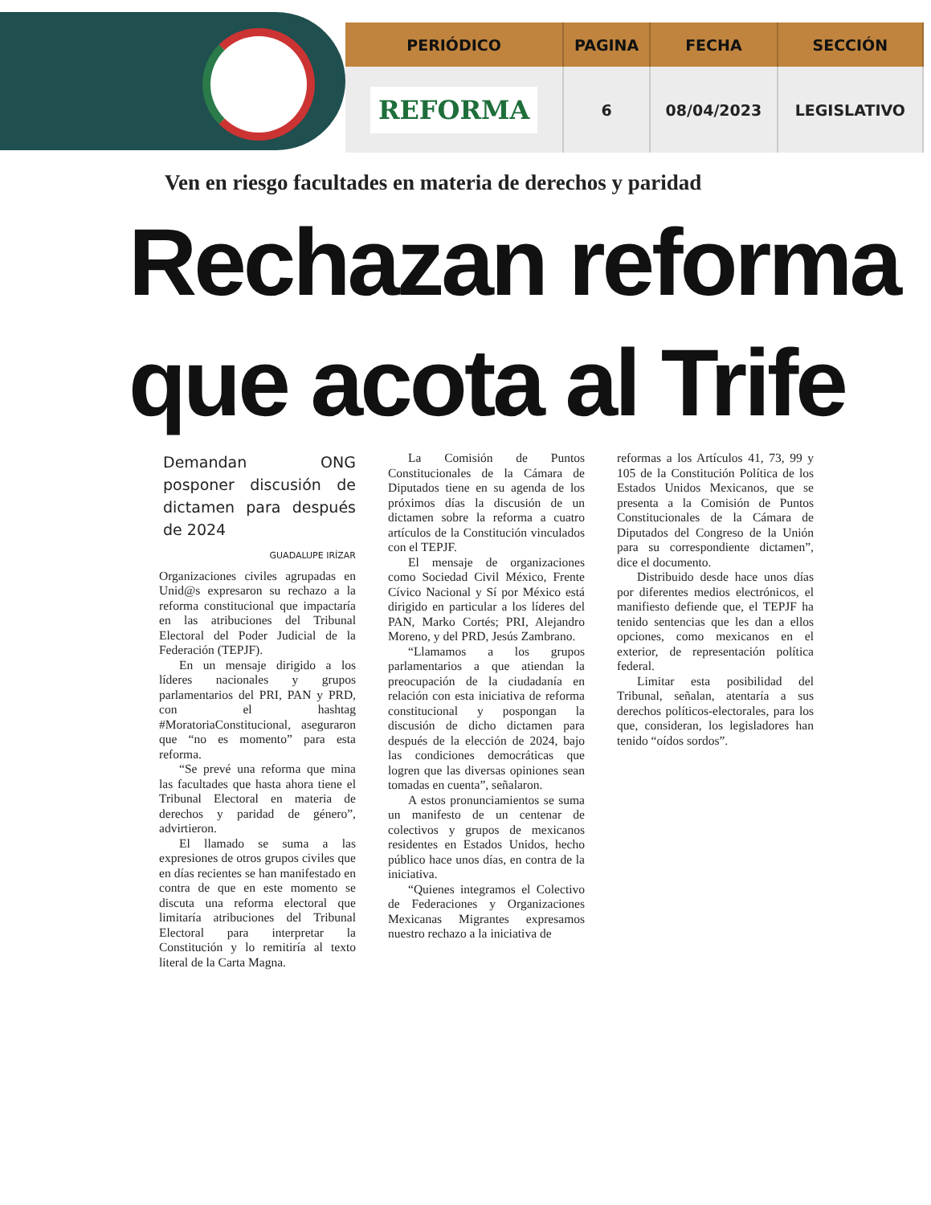| PERIÓDICO | PAGINA | FECHA | SECCIÓN |
| --- | --- | --- | --- |
| REFORMA | 6 | 08/04/2023 | LEGISLATIVO |
Ven en riesgo facultades en materia de derechos y paridad
Rechazan reforma
que acota al Trife
Demandan ONG posponer discusión de dictamen para después de 2024
GUADALUPE IRÍZAR
Organizaciones civiles agrupadas en Unid@s expresaron su rechazo a la reforma constitucional que impactaría en las atribuciones del Tribunal Electoral del Poder Judicial de la Federación (TEPJF).
En un mensaje dirigido a los líderes nacionales y grupos parlamentarios del PRI, PAN y PRD, con el hashtag #MoratoriaConstitucional, aseguraron que “no es momento” para esta reforma.
“Se prevé una reforma que mina las facultades que hasta ahora tiene el Tribunal Electoral en materia de derechos y paridad de género”, advirtieron.
El llamado se suma a las expresiones de otros grupos civiles que en días recientes se han manifestado en contra de que en este momento se discuta una reforma electoral que limitaría atribuciones del Tribunal Electoral para interpretar la Constitución y lo remitiría al texto literal de la Carta Magna.
La Comisión de Puntos Constitucionales de la Cámara de Diputados tiene en su agenda de los próximos días la discusión de un dictamen sobre la reforma a cuatro artículos de la Constitución vinculados con el TEPJF.
El mensaje de organizaciones como Sociedad Civil México, Frente Cívico Nacional y Sí por México está dirigido en particular a los líderes del PAN, Marko Cortés; PRI, Alejandro Moreno, y del PRD, Jesús Zambrano.
“Llamamos a los grupos parlamentarios a que atiendan la preocupación de la ciudadanía en relación con esta iniciativa de reforma constitucional y pospongan la discusión de dicho dictamen para después de la elección de 2024, bajo las condiciones democráticas que logren que las diversas opiniones sean tomadas en cuenta”, señalaron.
A estos pronunciamientos se suma un manifesto de un centenar de colectivos y grupos de mexicanos residentes en Estados Unidos, hecho público hace unos días, en contra de la iniciativa.
“Quienes integramos el Colectivo de Federaciones y Organizaciones Mexicanas Migrantes expresamos nuestro rechazo a la iniciativa de
reformas a los Artículos 41, 73, 99 y 105 de la Constitución Política de los Estados Unidos Mexicanos, que se presenta a la Comisión de Puntos Constitucionales de la Cámara de Diputados del Congreso de la Unión para su correspondiente dictamen”, dice el documento.
Distribuido desde hace unos días por diferentes medios electrónicos, el manifiesto defiende que, el TEPJF ha tenido sentencias que les dan a ellos opciones, como mexicanos en el exterior, de representación política federal.
Limitar esta posibilidad del Tribunal, señalan, atentaría a sus derechos políticos-electorales, para los que, consideran, los legisladores han tenido “oídos sordos”.